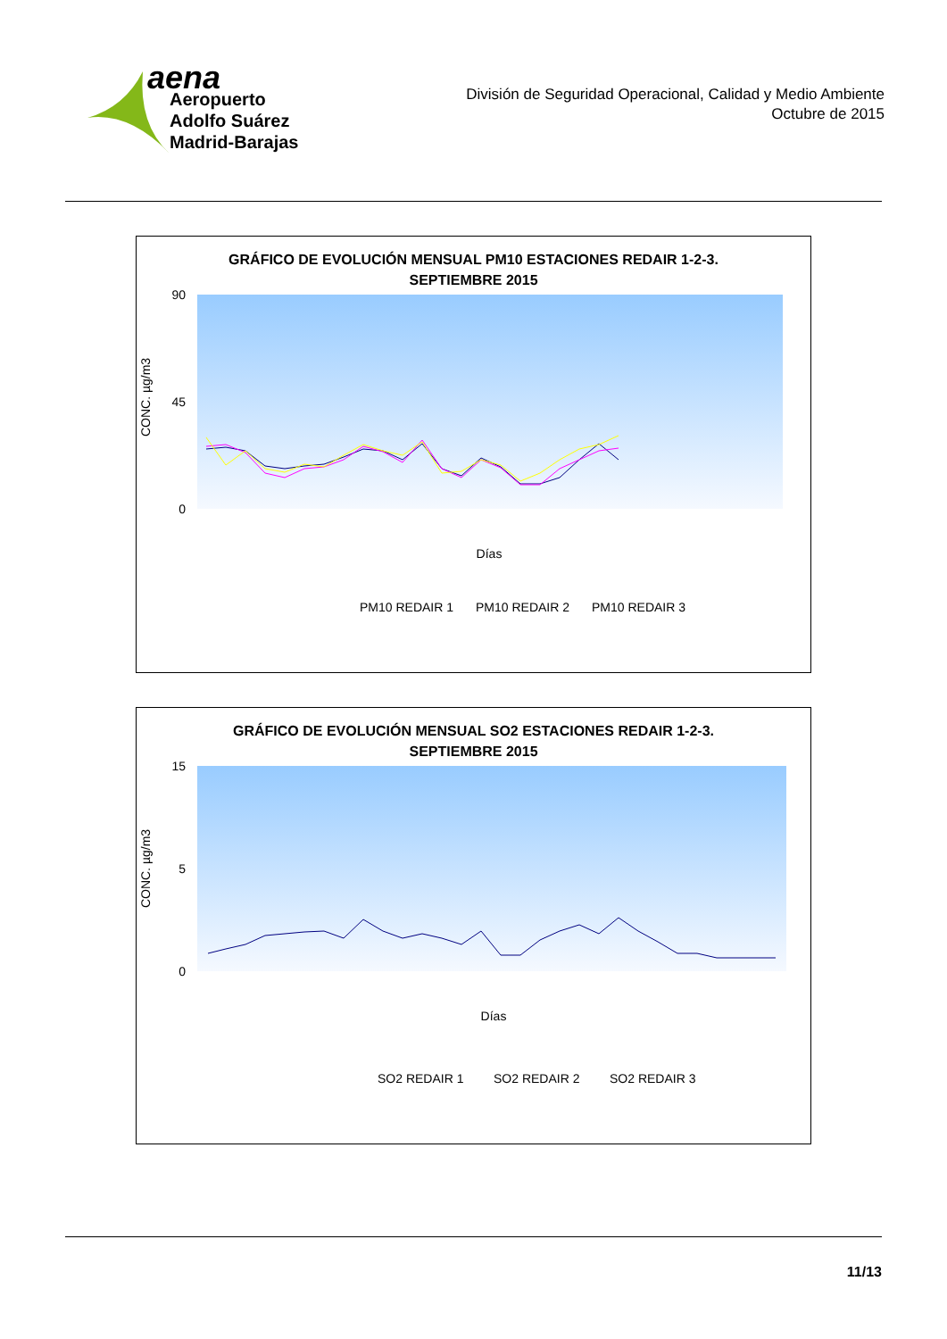aena
Aeropuerto
Adolfo Suárez
Madrid-Barajas
División de Seguridad Operacional, Calidad y Medio Ambiente
Octubre de 2015
GRÁFICO DE EVOLUCIÓN MENSUAL PM10 ESTACIONES REDAIR 1-2-3.
SEPTIEMBRE 2015
CONC. µg/m3
90
45
0
Días
PM10 REDAIR 1
PM10 REDAIR 2
PM10 REDAIR 3
GRÁFICO DE EVOLUCIÓN MENSUAL SO2 ESTACIONES REDAIR 1-2-3.
SEPTIEMBRE 2015
CONC. µg/m3
15
5
0
Días
SO2 REDAIR 1
SO2 REDAIR 2
SO2 REDAIR 3
11/13